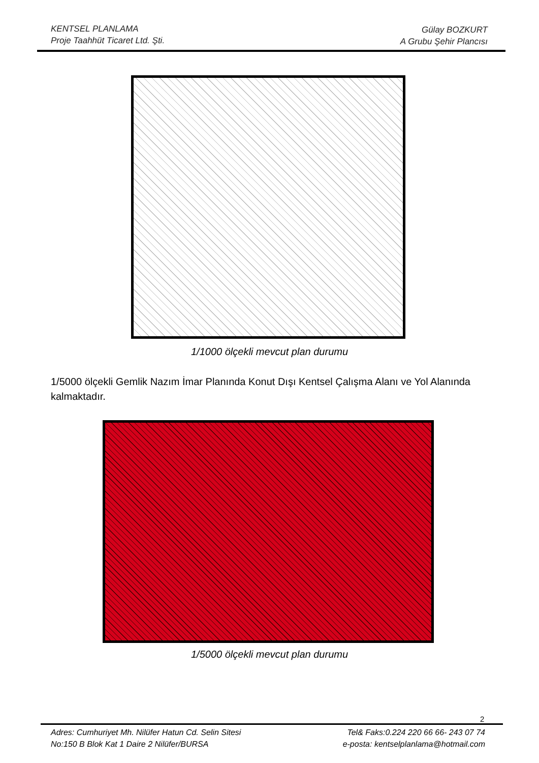KENTSEL PLANLAMA
Proje Taahhüt Ticaret Ltd. Şti.
Gülay BOZKURT
A Grubu Şehir Plancısı
1/1000 ölçekli mevcut plan durumu
1/5000 ölçekli Gemlik Nazım İmar Planında Konut Dışı Kentsel Çalışma Alanı ve Yol Alanında kalmaktadır.
1/5000 ölçekli mevcut plan durumu
2
Adres: Cumhuriyet Mh. Nilüfer Hatun Cd. Selin Sitesi
No:150 B Blok Kat 1 Daire 2 Nilüfer/BURSA
Tel& Faks:0.224 220 66 66- 243 07 74
e-posta: kentselplanlama@hotmail.com